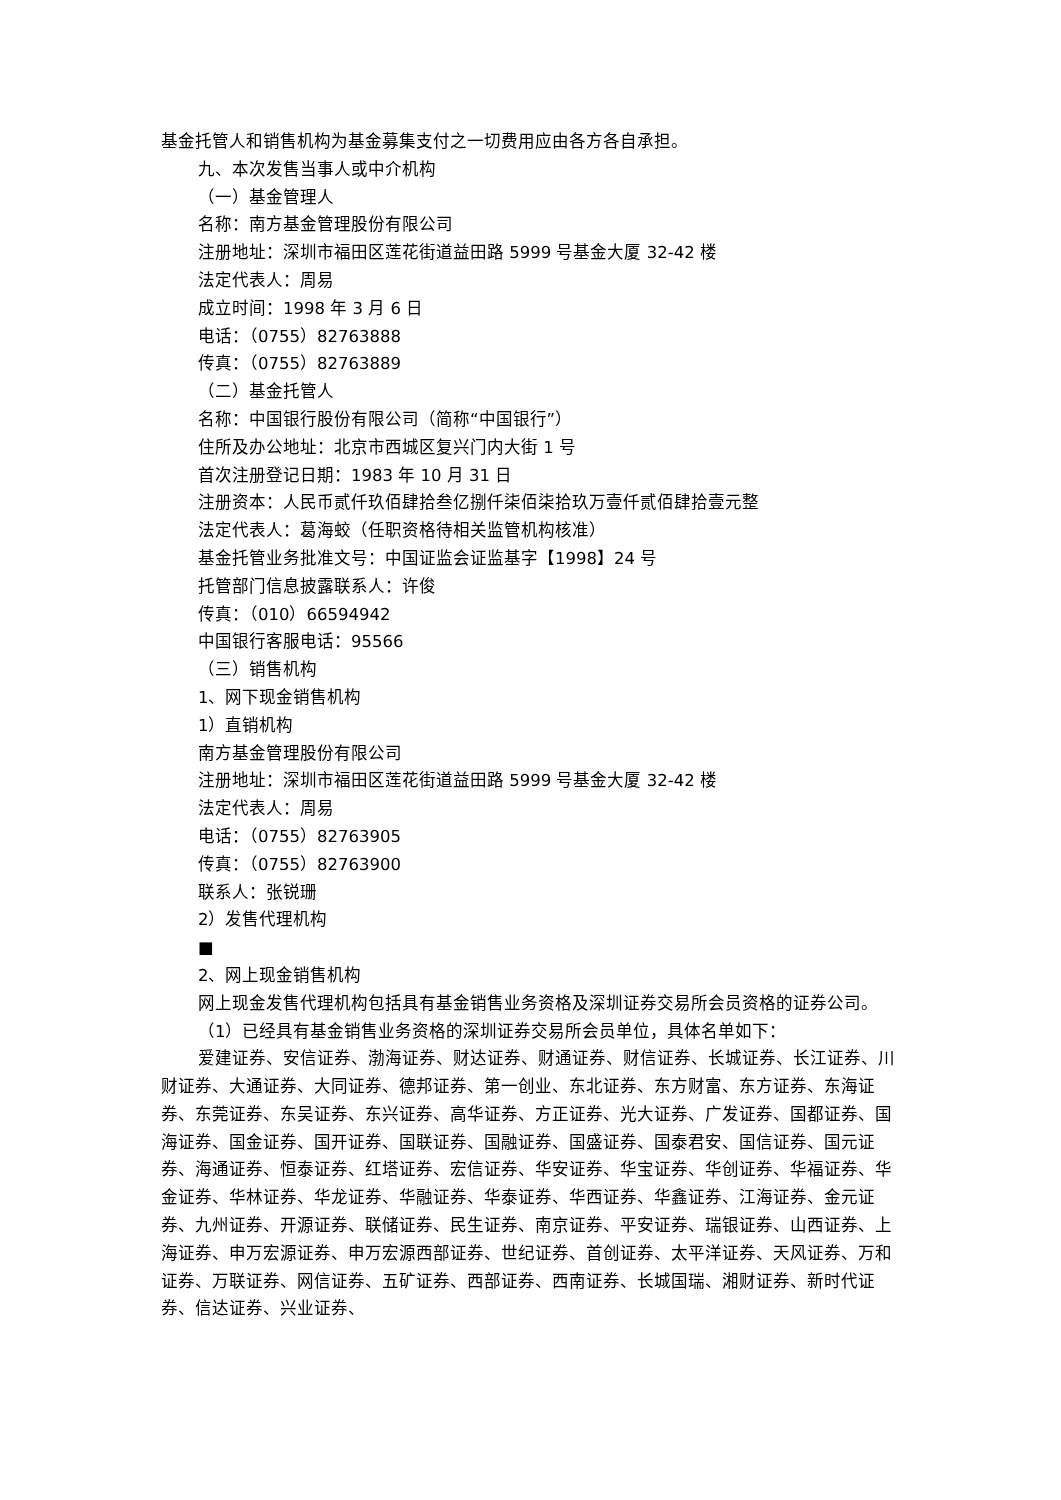基金托管人和销售机构为基金募集支付之一切费用应由各方各自承担。
九、本次发售当事人或中介机构
（一）基金管理人
名称：南方基金管理股份有限公司
注册地址：深圳市福田区莲花街道益田路 5999 号基金大厦 32-42 楼
法定代表人：周易
成立时间：1998 年 3 月 6 日
电话：（0755）82763888
传真：（0755）82763889
（二）基金托管人
名称：中国银行股份有限公司（简称“中国银行”）
住所及办公地址：北京市西城区复兴门内大街 1 号
首次注册登记日期：1983 年 10 月 31 日
注册资本：人民币贰仟玖佰肆拾叁亿捌仟柒佰柒拾玖万壹仟贰佰肆拾壹元整
法定代表人：葛海蛟（任职资格待相关监管机构核准）
基金托管业务批准文号：中国证监会证监基字【1998】24 号
托管部门信息披露联系人：许俊
传真：（010）66594942
中国银行客服电话：95566
（三）销售机构
1、网下现金销售机构
1）直销机构
南方基金管理股份有限公司
注册地址：深圳市福田区莲花街道益田路 5999 号基金大厦 32-42 楼
法定代表人：周易
电话：（0755）82763905
传真：（0755）82763900
联系人：张锐珊
2）发售代理机构
■
2、网上现金销售机构
网上现金发售代理机构包括具有基金销售业务资格及深圳证券交易所会员资格的证券公司。
（1）已经具有基金销售业务资格的深圳证券交易所会员单位，具体名单如下：
爱建证券、安信证券、渤海证券、财达证券、财通证券、财信证券、长城证券、长江证券、川财证券、大通证券、大同证券、德邦证券、第一创业、东北证券、东方财富、东方证券、东海证券、东莞证券、东吴证券、东兴证券、高华证券、方正证券、光大证券、广发证券、国都证券、国海证券、国金证券、国开证券、国联证券、国融证券、国盛证券、国泰君安、国信证券、国元证券、海通证券、恒泰证券、红塔证券、宏信证券、华安证券、华宝证券、华创证券、华福证券、华金证券、华林证券、华龙证券、华融证券、华泰证券、华西证券、华鑫证券、江海证券、金元证券、九州证券、开源证券、联储证券、民生证券、南京证券、平安证券、瑞银证券、山西证券、上海证券、申万宏源证券、申万宏源西部证券、世纪证券、首创证券、太平洋证券、天风证券、万和证券、万联证券、网信证券、五矿证券、西部证券、西南证券、长城国瑞、湘财证券、新时代证券、信达证券、兴业证券、